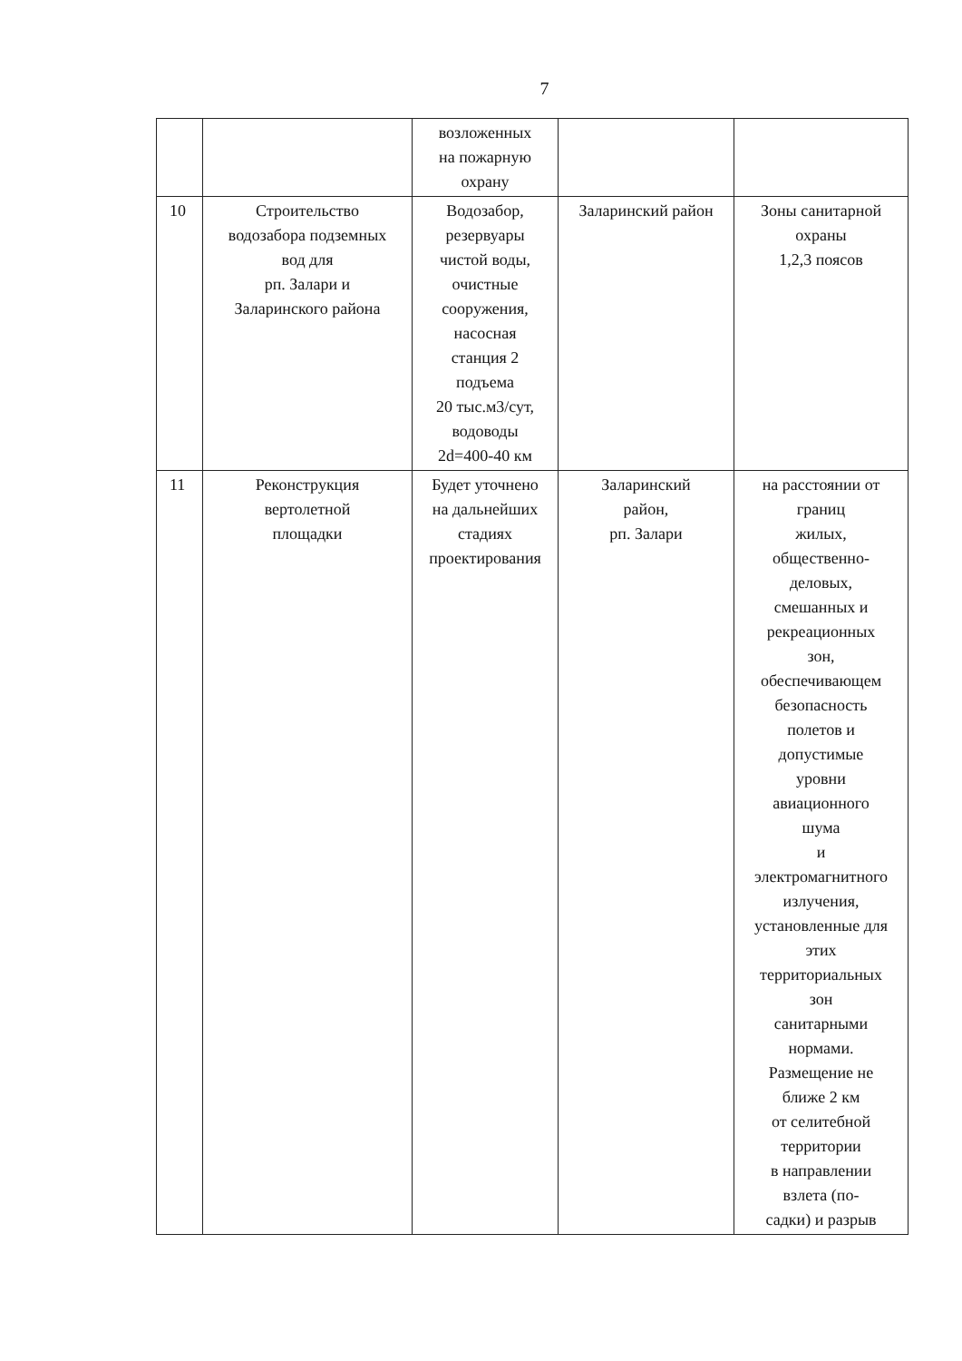7
| | | возложенных на пожарную охрану | | |
| 10 | Строительство водозабора подземных вод для рп. Залари и Заларинского района | Водозабор, резервуары чистой воды, очистные сооружения, насосная станция 2 подъема 20 тыс.м3/сут, водоводы 2d=400-40 км | Заларинский район | Зоны санитарной охраны 1,2,3 поясов |
| 11 | Реконструкция вертолетной площадки | Будет уточнено на дальнейших стадиях проектирования | Заларинский район, рп. Залари | на расстоянии от границ жилых, общественно- деловых, смешанных и рекреационных зон, обеспечивающем безопасность полетов и допустимые уровни авиационного шума и электромагнитного излучения, установленные для этих территориальных зон санитарными нормами. Размещение не ближе 2 км от селитебной территории в направлении взлета (по- садки) и разрыв |